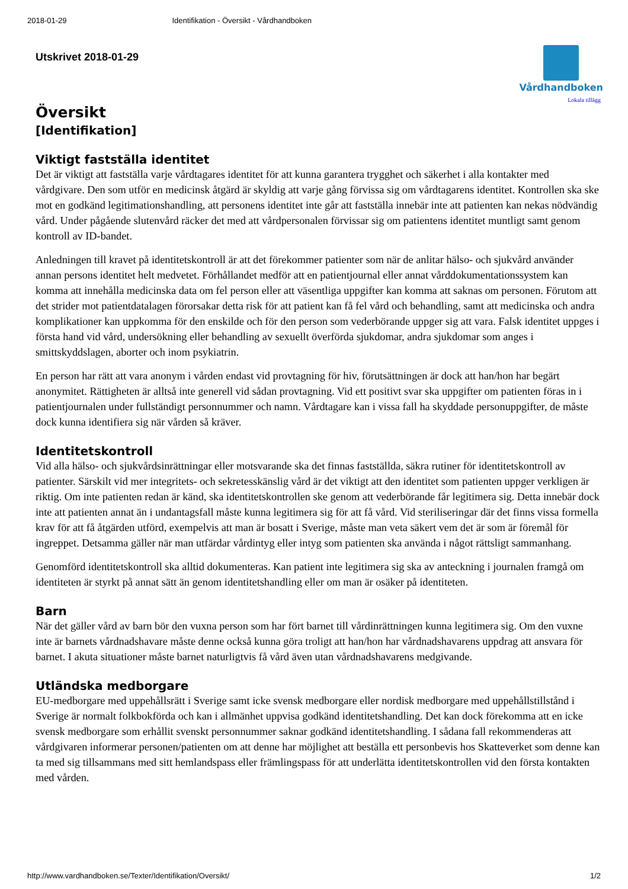2018-01-29 Identifikation - Översikt - Vårdhandboken
Utskrivet 2018-01-29 Vårdhandboken
Lokala tillägg
Översikt
[Identifikation]
Viktigt fastställa identitet
Det är viktigt att fastställa varje vårdtagares identitet för att kunna garantera trygghet och säkerhet i alla kontakter med vårdgivare. Den som utför en medicinsk åtgärd är skyldig att varje gång förvissa sig om vårdtagarens identitet. Kontrollen ska ske mot en godkänd legitimationshandling, att personens identitet inte går att fastställa innebär inte att patienten kan nekas nödvändig vård. Under pågående slutenvård räcker det med att vårdpersonalen förvissar sig om patientens identitet muntligt samt genom kontroll av ID-bandet.
Anledningen till kravet på identitetskontroll är att det förekommer patienter som när de anlitar hälso- och sjukvård använder annan persons identitet helt medvetet. Förhållandet medför att en patientjournal eller annat vårddokumentationssystem kan komma att innehålla medicinska data om fel person eller att väsentliga uppgifter kan komma att saknas om personen. Förutom att det strider mot patientdatalagen förorsakar detta risk för att patient kan få fel vård och behandling, samt att medicinska och andra komplikationer kan uppkomma för den enskilde och för den person som vederbörande uppger sig att vara. Falsk identitet uppges i första hand vid vård, undersökning eller behandling av sexuellt överförda sjukdomar, andra sjukdomar som anges i smittskyddslagen, aborter och inom psykiatrin.
En person har rätt att vara anonym i vården endast vid provtagning för hiv, förutsättningen är dock att han/hon har begärt anonymitet. Rättigheten är alltså inte generell vid sådan provtagning. Vid ett positivt svar ska uppgifter om patienten föras in i patientjournalen under fullständigt personnummer och namn. Vårdtagare kan i vissa fall ha skyddade personuppgifter, de måste dock kunna identifiera sig när vården så kräver.
Identitetskontroll
Vid alla hälso- och sjukvårdsinrättningar eller motsvarande ska det finnas fastställda, säkra rutiner för identitetskontroll av patienter. Särskilt vid mer integritets- och sekretesskänslig vård är det viktigt att den identitet som patienten uppger verkligen är riktig. Om inte patienten redan är känd, ska identitetskontrollen ske genom att vederbörande får legitimera sig. Detta innebär dock inte att patienten annat än i undantagsfall måste kunna legitimera sig för att få vård. Vid steriliseringar där det finns vissa formella krav för att få åtgärden utförd, exempelvis att man är bosatt i Sverige, måste man veta säkert vem det är som är föremål för ingreppet. Detsamma gäller när man utfärdar vårdintyg eller intyg som patienten ska använda i något rättsligt sammanhang.
Genomförd identitetskontroll ska alltid dokumenteras. Kan patient inte legitimera sig ska av anteckning i journalen framgå om identiteten är styrkt på annat sätt än genom identitetshandling eller om man är osäker på identiteten.
Barn
När det gäller vård av barn bör den vuxna person som har fört barnet till vårdinrättningen kunna legitimera sig. Om den vuxne inte är barnets vårdnadshavare måste denne också kunna göra troligt att han/hon har vårdnadshavarens uppdrag att ansvara för barnet. I akuta situationer måste barnet naturligtvis få vård även utan vårdnadshavarens medgivande.
Utländska medborgare
EU-medborgare med uppehållsrätt i Sverige samt icke svensk medborgare eller nordisk medborgare med uppehållstillstånd i Sverige är normalt folkbokförda och kan i allmänhet uppvisa godkänd identitetshandling. Det kan dock förekomma att en icke svensk medborgare som erhållit svenskt personnummer saknar godkänd identitetshandling. I sådana fall rekommenderas att vårdgivaren informerar personen/patienten om att denne har möjlighet att beställa ett personbevis hos Skatteverket som denne kan ta med sig tillsammans med sitt hemlandspass eller främlingspass för att underlätta identitetskontrollen vid den första kontakten med vården.
http://www.vardhandboken.se/Texter/Identifikation/Oversikt/ 1/2